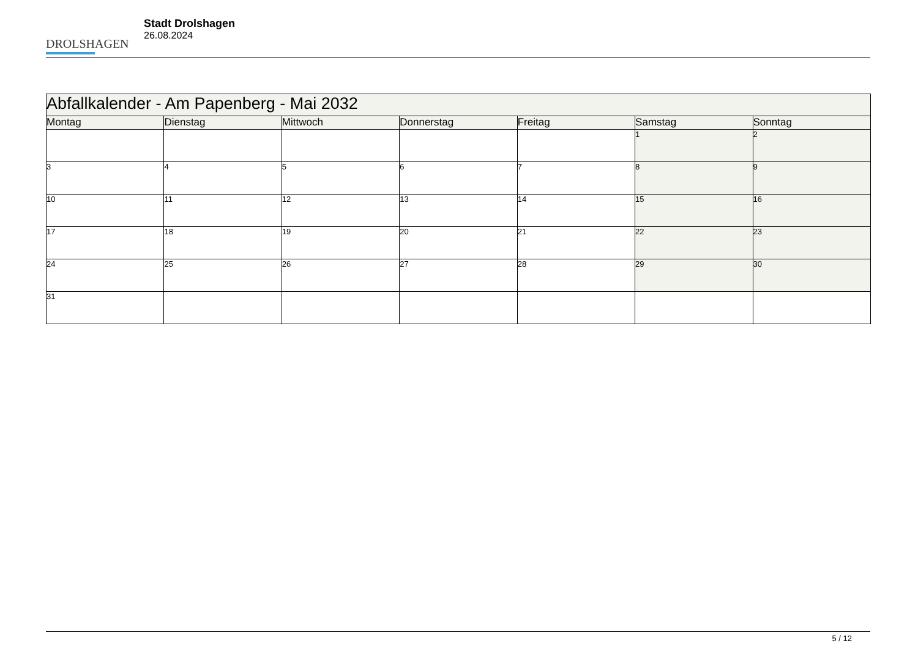DROLSHAGEN
Stadt Drolshagen
26.08.2024
| Abfallkalender - Am Papenberg - Mai 2032 | | | | | | |
| --- | --- | --- | --- | --- | --- | --- |
| Montag | Dienstag | Mittwoch | Donnerstag | Freitag | Samstag | Sonntag |
| | | | | | 1 | 2 |
| 3 | 4 | 5 | 6 | 7 | 8 | 9 |
| 10 | 11 | 12 | 13 | 14 | 15 | 16 |
| 17 | 18 | 19 | 20 | 21 | 22 | 23 |
| 24 | 25 | 26 | 27 | 28 | 29 | 30 |
| 31 | | | | | | |
5 / 12